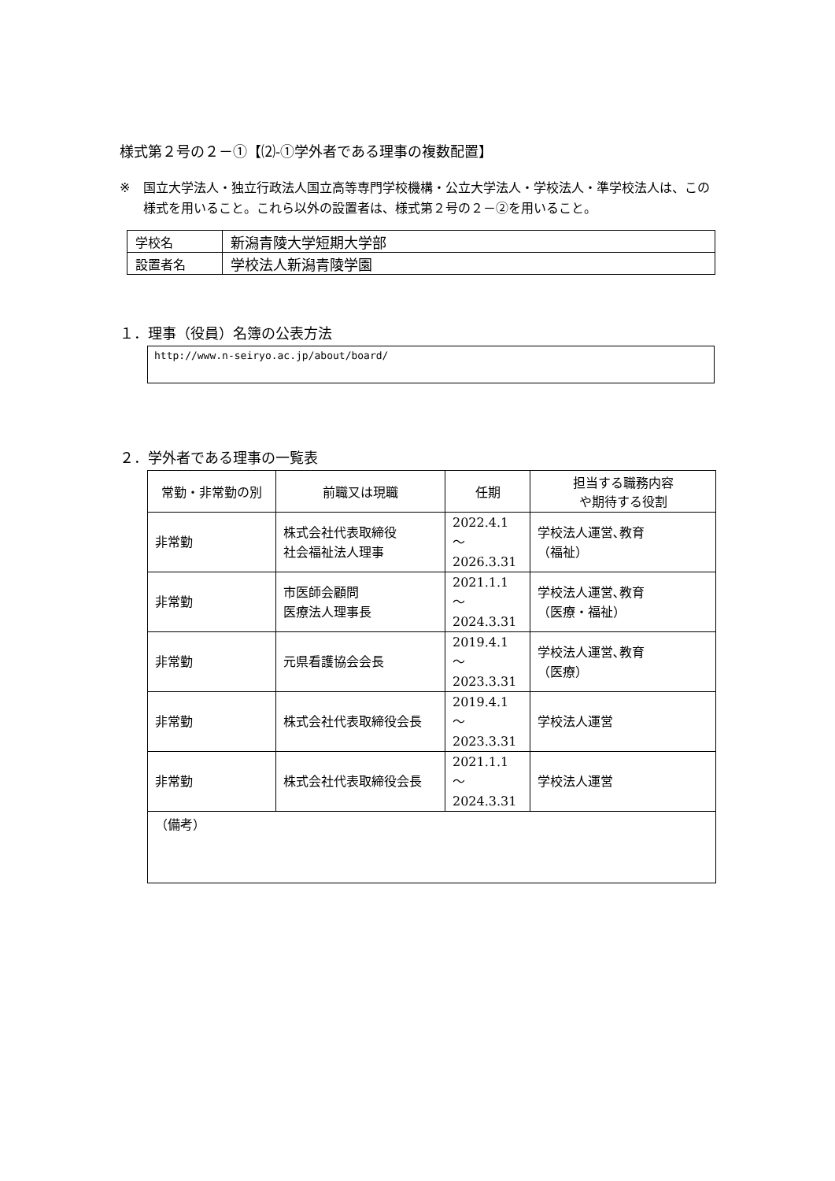様式第２号の２－①【⑵-①学外者である理事の複数配置】
※ 国立大学法人・独立行政法人国立高等専門学校機構・公立大学法人・学校法人・準学校法人は、この様式を用いること。これら以外の設置者は、様式第２号の２－②を用いること。
| 学校名 | 新潟青陵大学短期大学部 |
| 設置者名 | 学校法人新潟青陵学園 |
１．理事（役員）名簿の公表方法
http://www.n-seiryo.ac.jp/about/board/
２．学外者である理事の一覧表
| 常勤・非常勤の別 | 前職又は現職 | 任期 | 担当する職務内容 や期待する役割 |
| --- | --- | --- | --- |
| 非常勤 | 株式会社代表取締役 社会福祉法人理事 | 2022.4.1 ～ 2026.3.31 | 学校法人運営､教育 （福祉） |
| 非常勤 | 市医師会顧問 医療法人理事長 | 2021.1.1 ～ 2024.3.31 | 学校法人運営､教育 （医療・福祉） |
| 非常勤 | 元県看護協会会長 | 2019.4.1 ～ 2023.3.31 | 学校法人運営､教育 （医療） |
| 非常勤 | 株式会社代表取締役会長 | 2019.4.1 ～ 2023.3.31 | 学校法人運営 |
| 非常勤 | 株式会社代表取締役会長 | 2021.1.1 ～ 2024.3.31 | 学校法人運営 |
| （備考） | | | |